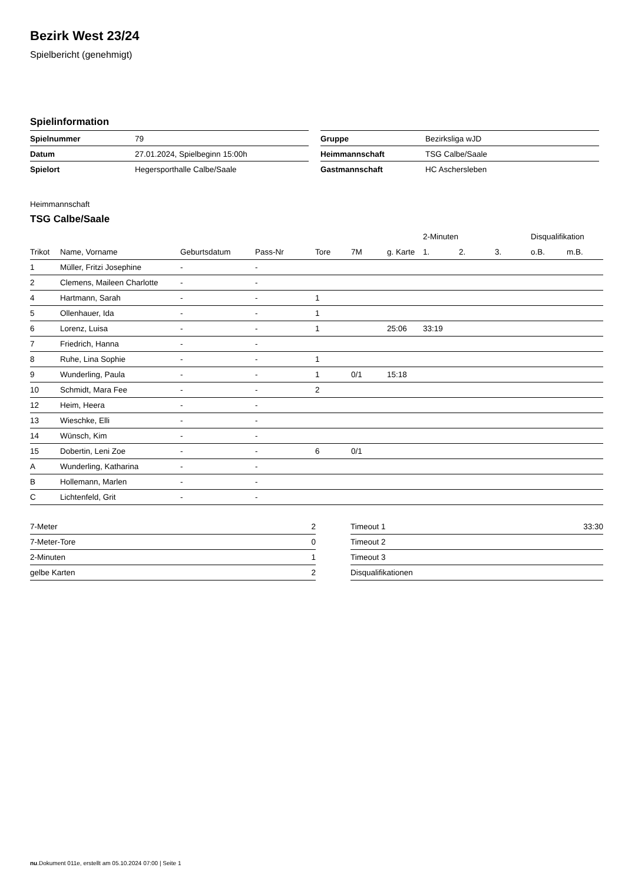Bezirk West 23/24
Spielbericht (genehmigt)
Spielinformation
| Spielnummer | 79 |
| Datum | 27.01.2024, Spielbeginn 15:00h |
| Spielort | Hegersporthalle Calbe/Saale |
| Gruppe | Bezirksliga wJD |
| Heimmannschaft | TSG Calbe/Saale |
| Gastmannschaft | HC Aschersleben |
Heimmannschaft
TSG Calbe/Saale
| | | | | | | | 2-Minuten | | | Disqualifikation | |
| --- | --- | --- | --- | --- | --- | --- | --- | --- | --- | --- | --- |
| Trikot | Name, Vorname | Geburtsdatum | Pass-Nr | Tore | 7M | g. Karte | 1. | 2. | 3. | o.B. | m.B. |
| 1 | Müller, Fritzi Josephine | - | - | | | | | | | | |
| 2 | Clemens, Maileen Charlotte | - | - | | | | | | | | |
| 4 | Hartmann, Sarah | - | - | 1 | | | | | | | |
| 5 | Ollenhauer, Ida | - | - | 1 | | | | | | | |
| 6 | Lorenz, Luisa | - | - | 1 | | 25:06 | 33:19 | | | | |
| 7 | Friedrich, Hanna | - | - | | | | | | | | |
| 8 | Ruhe, Lina Sophie | - | - | 1 | | | | | | | |
| 9 | Wunderling, Paula | - | - | 1 | 0/1 | 15:18 | | | | | |
| 10 | Schmidt, Mara Fee | - | - | 2 | | | | | | | |
| 12 | Heim, Heera | - | - | | | | | | | | |
| 13 | Wieschke, Elli | - | - | | | | | | | | |
| 14 | Wünsch, Kim | - | - | | | | | | | | |
| 15 | Dobertin, Leni Zoe | - | - | 6 | 0/1 | | | | | | |
| A | Wunderling, Katharina | - | - | | | | | | | | |
| B | Hollemann, Marlen | - | - | | | | | | | | |
| C | Lichtenfeld, Grit | - | - | | | | | | | | |
| 7-Meter | 2 |
| 7-Meter-Tore | 0 |
| 2-Minuten | 1 |
| gelbe Karten | 2 |
| Timeout 1 | 33:30 |
| Timeout 2 | |
| Timeout 3 | |
| Disqualifikationen | |
nu.Dokument 011e, erstellt am 05.10.2024 07:00 | Seite 1